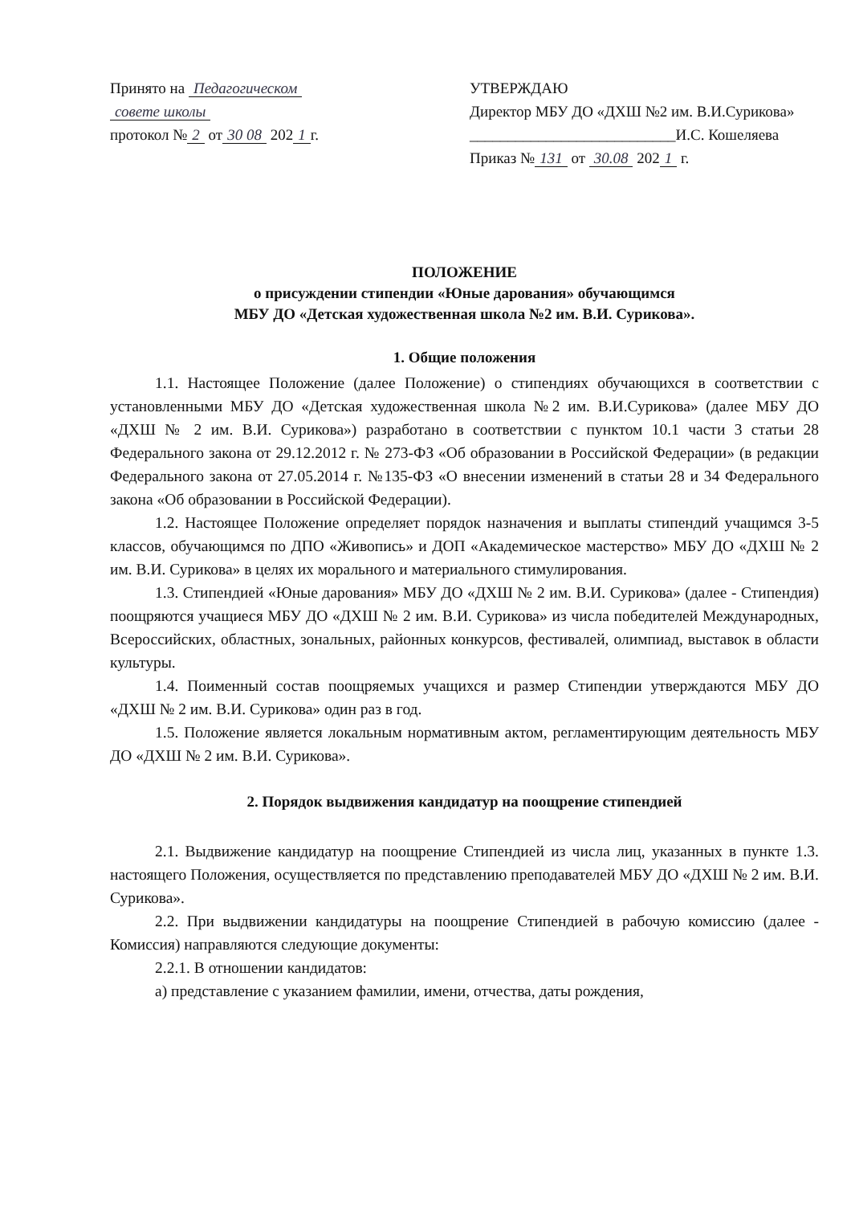Принято на Педагогическом
совете школы
протокол № 2 от 30 08 202 1 г.
УТВЕРЖДАЮ
Директор МБУ ДО «ДХШ №2 им. В.И.Сурикова»
___________________________И.С. Кошеляева
Приказ № 131 от 30.08 202 1 г.
ПОЛОЖЕНИЕ
о присуждении стипендии «Юные дарования» обучающимся
МБУ ДО «Детская художественная школа №2 им. В.И. Сурикова».
1. Общие положения
1.1. Настоящее Положение (далее Положение) о стипендиях обучающихся в соответствии с установленными МБУ ДО «Детская художественная школа №2 им. В.И.Сурикова» (далее МБУ ДО «ДХШ № 2 им. В.И. Сурикова») разработано в соответствии с пунктом 10.1 части 3 статьи 28 Федерального закона от 29.12.2012 г. № 273-ФЗ «Об образовании в Российской Федерации» (в редакции Федерального закона от 27.05.2014 г. №135-ФЗ «О внесении изменений в статьи 28 и 34 Федерального закона «Об образовании в Российской Федерации).
1.2. Настоящее Положение определяет порядок назначения и выплаты стипендий учащимся 3-5 классов, обучающимся по ДПО «Живопись» и ДОП «Академическое мастерство» МБУ ДО «ДХШ № 2 им. В.И. Сурикова» в целях их морального и материального стимулирования.
1.3. Стипендией «Юные дарования» МБУ ДО «ДХШ № 2 им. В.И. Сурикова» (далее - Стипендия) поощряются учащиеся МБУ ДО «ДХШ № 2 им. В.И. Сурикова» из числа победителей Международных, Всероссийских, областных, зональных, районных конкурсов, фестивалей, олимпиад, выставок в области культуры.
1.4. Поименный состав поощряемых учащихся и размер Стипендии утверждаются МБУ ДО «ДХШ № 2 им. В.И. Сурикова» один раз в год.
1.5. Положение является локальным нормативным актом, регламентирующим деятельность МБУ ДО «ДХШ № 2 им. В.И. Сурикова».
2. Порядок выдвижения кандидатур на поощрение стипендией
2.1. Выдвижение кандидатур на поощрение Стипендией из числа лиц, указанных в пункте 1.3. настоящего Положения, осуществляется по представлению преподавателей МБУ ДО «ДХШ № 2 им. В.И. Сурикова».
2.2. При выдвижении кандидатуры на поощрение Стипендией в рабочую комиссию (далее - Комиссия) направляются следующие документы:
2.2.1. В отношении кандидатов:
а) представление с указанием фамилии, имени, отчества, даты рождения,